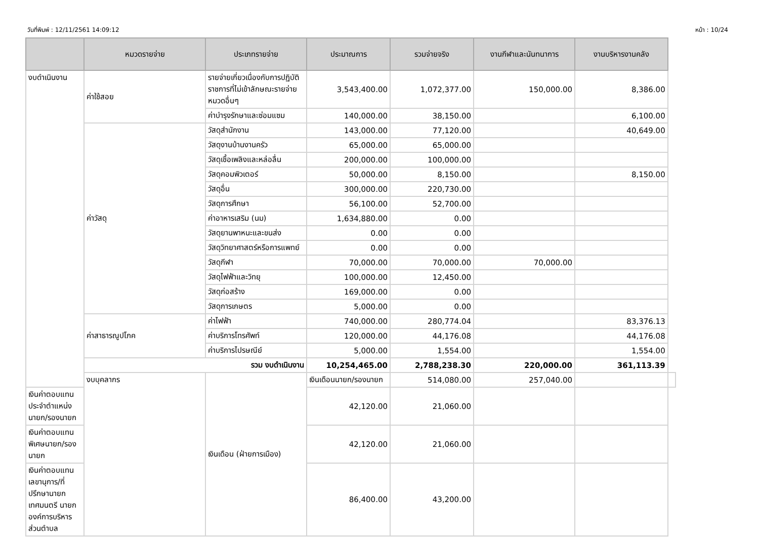วันที่พิมพ์ : 12/11/2561 14:09:12 หน้า : 10/24
| | หมวดรายจ่าย | ประเภทรายจ่าย | ประมาณการ | รวมจ่ายจริง | งานกีฬาและนันทนาการ | งานบริหารงานคลัง | |
| --- | --- | --- | --- | --- | --- | --- | --- |
| งบดำเนินงาน | ค่าใช้สอย | รายจ่ายเกี่ยวเนื่องกับการปฏิบัติราชการที่ไม่เข้าลักษณะรายจ่ายหมวดอื่นๆ | 3,543,400.00 | 1,072,377.00 | 150,000.00 | 8,386.00 | |
| | | ค่าบำรุงรักษาและซ่อมแซม | 140,000.00 | 38,150.00 | | 6,100.00 | |
| | ค่าวัสดุ | วัสดุสำนักงาน | 143,000.00 | 77,120.00 | | 40,649.00 | |
| | | วัสดุงานบ้านงานครัว | 65,000.00 | 65,000.00 | | | |
| | | วัสดุเชื้อเพลิงและหล่อลื่น | 200,000.00 | 100,000.00 | | | |
| | | วัสดุคอมพิวเตอร์ | 50,000.00 | 8,150.00 | | 8,150.00 | |
| | | วัสดุอื่น | 300,000.00 | 220,730.00 | | | |
| | | วัสดุการศึกษา | 56,100.00 | 52,700.00 | | | |
| | | ค่าอาหารเสริม (นม) | 1,634,880.00 | 0.00 | | | |
| | | วัสดุยานพาหนะและขนส่ง | 0.00 | 0.00 | | | |
| | | วัสดุวิทยาศาสตร์หรือการแพทย์ | 0.00 | 0.00 | | | |
| | | วัสดุกีฬา | 70,000.00 | 70,000.00 | 70,000.00 | | |
| | | วัสดุไฟฟ้าและวิทยุ | 100,000.00 | 12,450.00 | | | |
| | | วัสดุก่อสร้าง | 169,000.00 | 0.00 | | | |
| | | วัสดุการเกษตร | 5,000.00 | 0.00 | | | |
| | ค่าสาธารณูปโภค | ค่าไฟฟ้า | 740,000.00 | 280,774.04 | | 83,376.13 | |
| | | ค่าบริการโทรศัพท์ | 120,000.00 | 44,176.08 | | 44,176.08 | |
| | | ค่าบริการไปรษณีย์ | 5,000.00 | 1,554.00 | | 1,554.00 | |
| | รวม งบดำเนินงาน | | 10,254,465.00 | 2,788,238.30 | 220,000.00 | 361,113.39 | |
| | งบบุคลากร | เงินเดือน (ฝ่ายการเมือง) | เงินเดือนนายก/รองนายก | 514,080.00 | 257,040.00 | | |
| เงินค่าตอบแทนประจำตำแหน่งนายก/รองนายก | | | 42,120.00 | 21,060.00 | | | |
| เงินค่าตอบแทนพิเศษนายก/รองนายก | | | 42,120.00 | 21,060.00 | | | |
| เงินค่าตอบแทนเลขานุการ/ที่ปรึกษานายกเทศมนตรี นายกองค์การบริหารส่วนตำบล | | | 86,400.00 | 43,200.00 | | | |